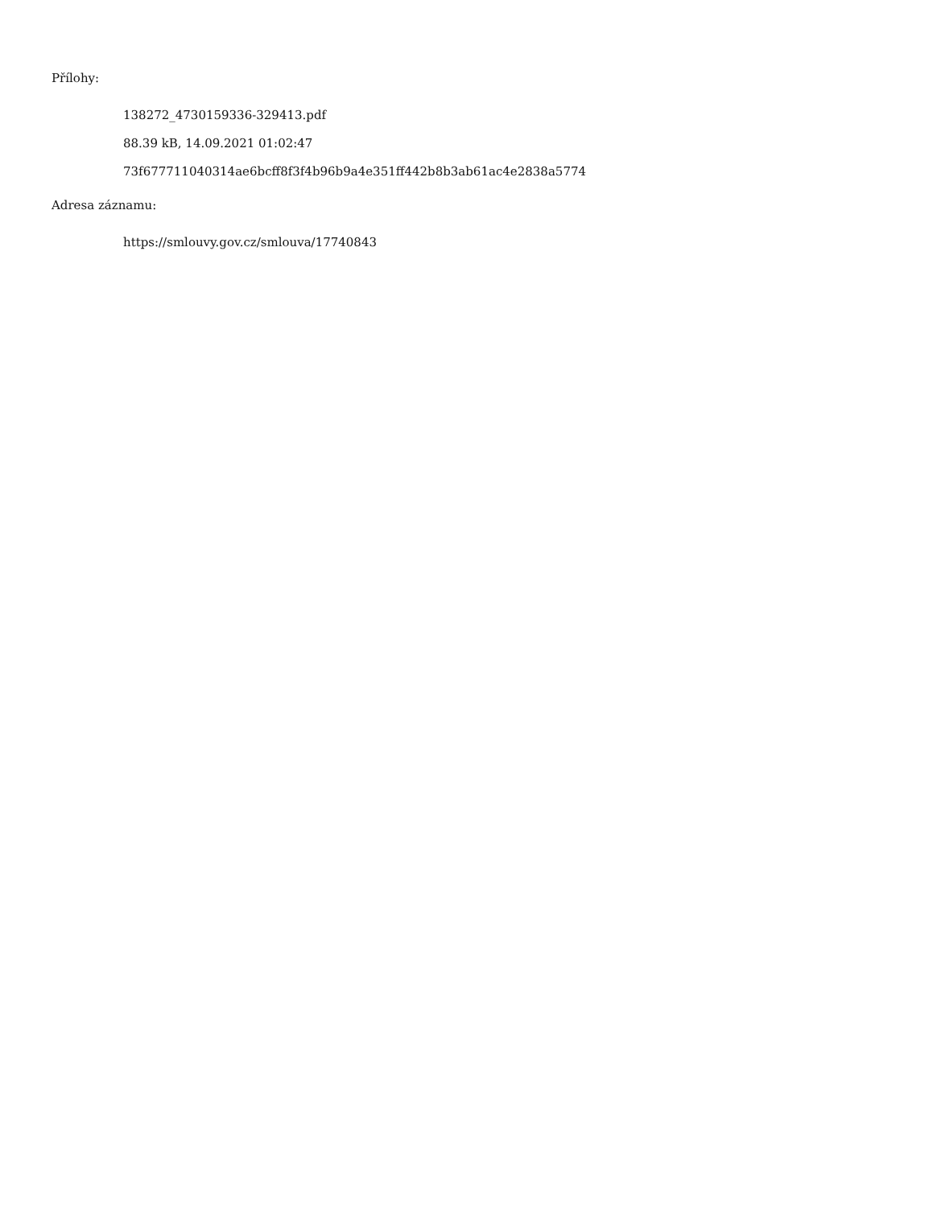Přílohy:
138272_4730159336-329413.pdf
88.39 kB, 14.09.2021 01:02:47
73f677711040314ae6bcff8f3f4b96b9a4e351ff442b8b3ab61ac4e2838a5774
Adresa záznamu:
https://smlouvy.gov.cz/smlouva/17740843